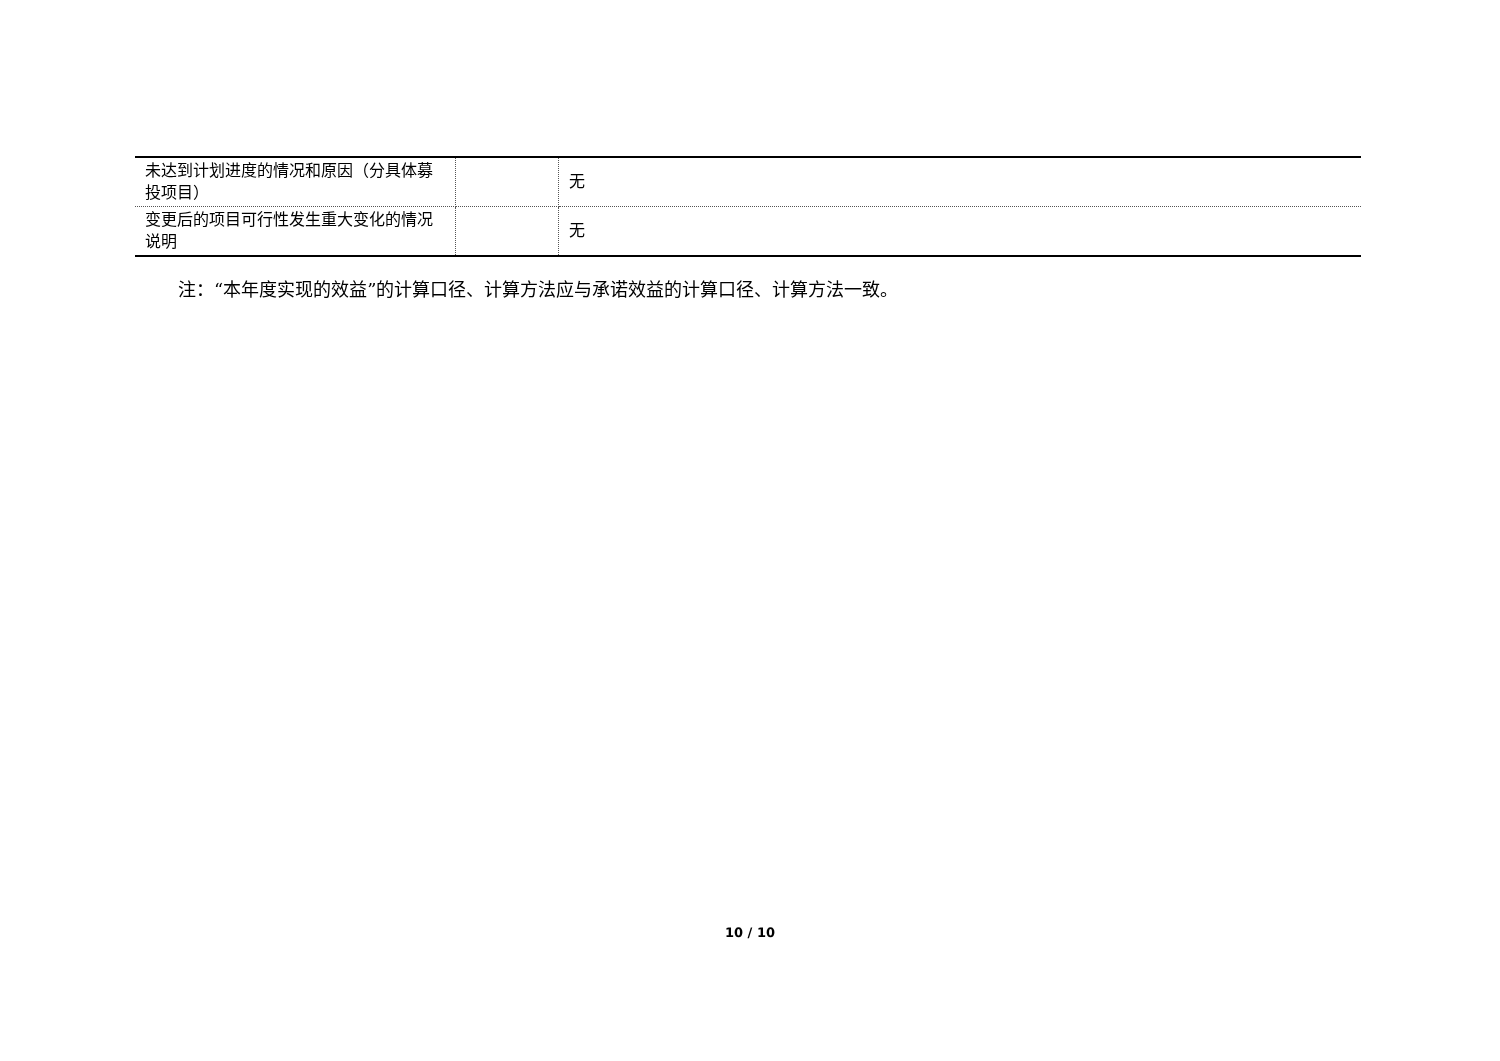| 未达到计划进度的情况和原因（分具体募投项目） | | 无 |
| 变更后的项目可行性发生重大变化的情况说明 | | 无 |
注：“本年度实现的效益”的计算口径、计算方法应与承诺效益的计算口径、计算方法一致。
10 / 10